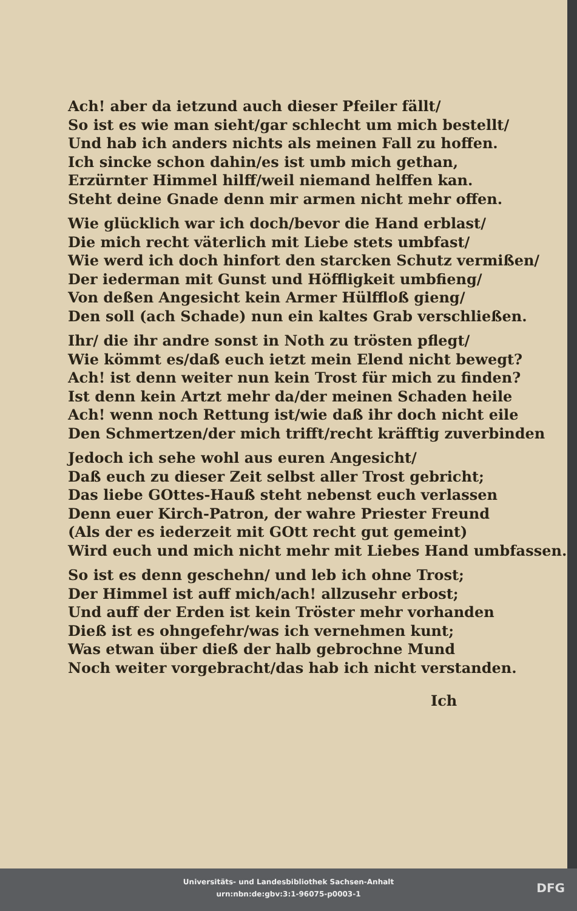Ach! aber da ietzund auch dieser Pfeiler fällt/
So ist es wie man sieht/gar schlecht um mich bestellt/
Und hab ich anders nichts als meinen Fall zu hoffen.
Ich sincke schon dahin/es ist umb mich gethan,
Erzürnter Himmel hilff/weil niemand helffen kan.
Steht deine Gnade denn mir armen nicht mehr offen.
Wie glücklich war ich doch/bevor die Hand erblast/
Die mich recht väterlich mit Liebe stets umbfast/
Wie werd ich doch hinfort den starcken Schutz vermißen/
Der iederman mit Gunst und Höffligkeit umbfieng/
Von deßen Angesicht kein Armer Hülffloß gieng/
Den soll (ach Schade) nun ein kaltes Grab verschließen.
Ihr/ die ihr andre sonst in Noth zu trösten pflegt/
Wie kömmt es/daß euch ietzt mein Elend nicht bewegt?
Ach! ist denn weiter nun kein Trost für mich zu finden?
Ist denn kein Artzt mehr da/der meinen Schaden heile
Ach! wenn noch Rettung ist/wie daß ihr doch nicht eile
Den Schmertzen/der mich trifft/recht kräfftig zuverbinden
Jedoch ich sehe wohl aus euren Angesicht/
Daß euch zu dieser Zeit selbst aller Trost gebricht;
Das liebe GOttes-Hauß steht nebenst euch verlassen
Denn euer Kirch-Patron, der wahre Priester Freund
(Als der es iederzeit mit GOtt recht gut gemeint)
Wird euch und mich nicht mehr mit Liebes Hand umbfassen.
So ist es denn geschehn/ und leb ich ohne Trost;
Der Himmel ist auff mich/ach! allzusehr erbost;
Und auff der Erden ist kein Tröster mehr vorhanden
Dieß ist es ohngefehr/was ich vernehmen kunt;
Was etwan über dieß der halb gebrochne Mund
Noch weiter vorgebracht/das hab ich nicht verstanden.
Ich
Universitäts- und Landesbibliothek Sachsen-Anhalt
urn:nbn:de:gbv:3:1-96075-p0003-1
DFG